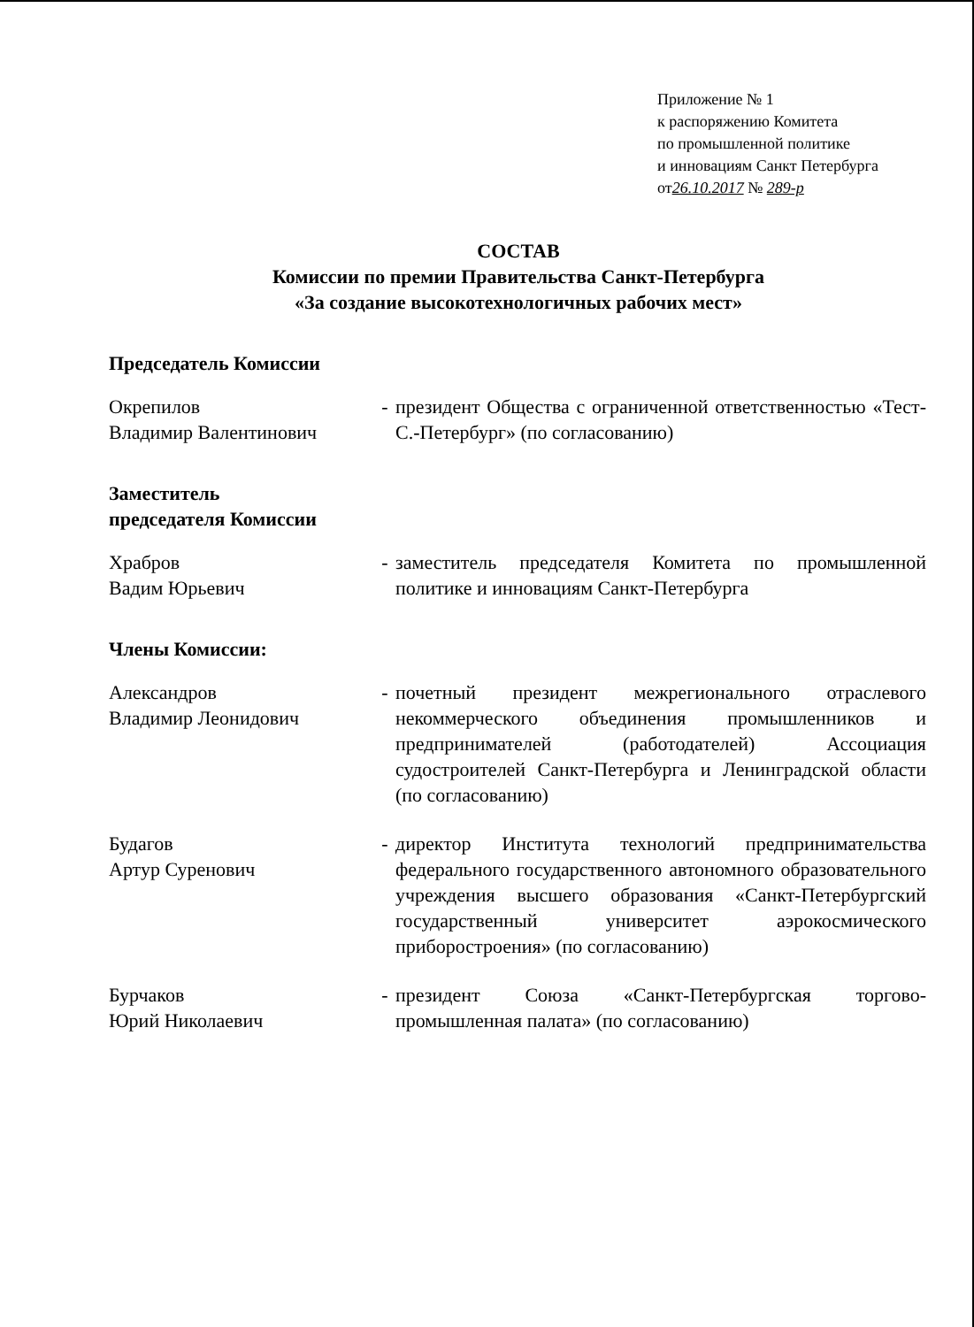Приложение № 1
к распоряжению Комитета
по промышленной политике
и инновациям Санкт Петербурга
от26.10.2017 № 289-р
СОСТАВ
Комиссии по премии Правительства Санкт-Петербурга
«За создание высокотехнологичных рабочих мест»
Председатель Комиссии
Окрепилов
Владимир Валентинович
- президент Общества с ограниченной ответственностью «Тест-С.-Петербург» (по согласованию)
Заместитель
председателя Комиссии
Храбров
Вадим Юрьевич
- заместитель председателя Комитета по промышленной политике и инновациям Санкт-Петербурга
Члены Комиссии:
Александров
Владимир Леонидович
- почетный президент межрегионального отраслевого некоммерческого объединения промышленников и предпринимателей (работодателей) Ассоциация судостроителей Санкт-Петербурга и Ленинградской области (по согласованию)
Будагов
Артур Суренович
- директор Института технологий предпринимательства федерального государственного автономного образовательного учреждения высшего образования «Санкт-Петербургский государственный университет аэрокосмического приборостроения» (по согласованию)
Бурчаков
Юрий Николаевич
- президент Союза «Санкт-Петербургская торгово-промышленная палата» (по согласованию)